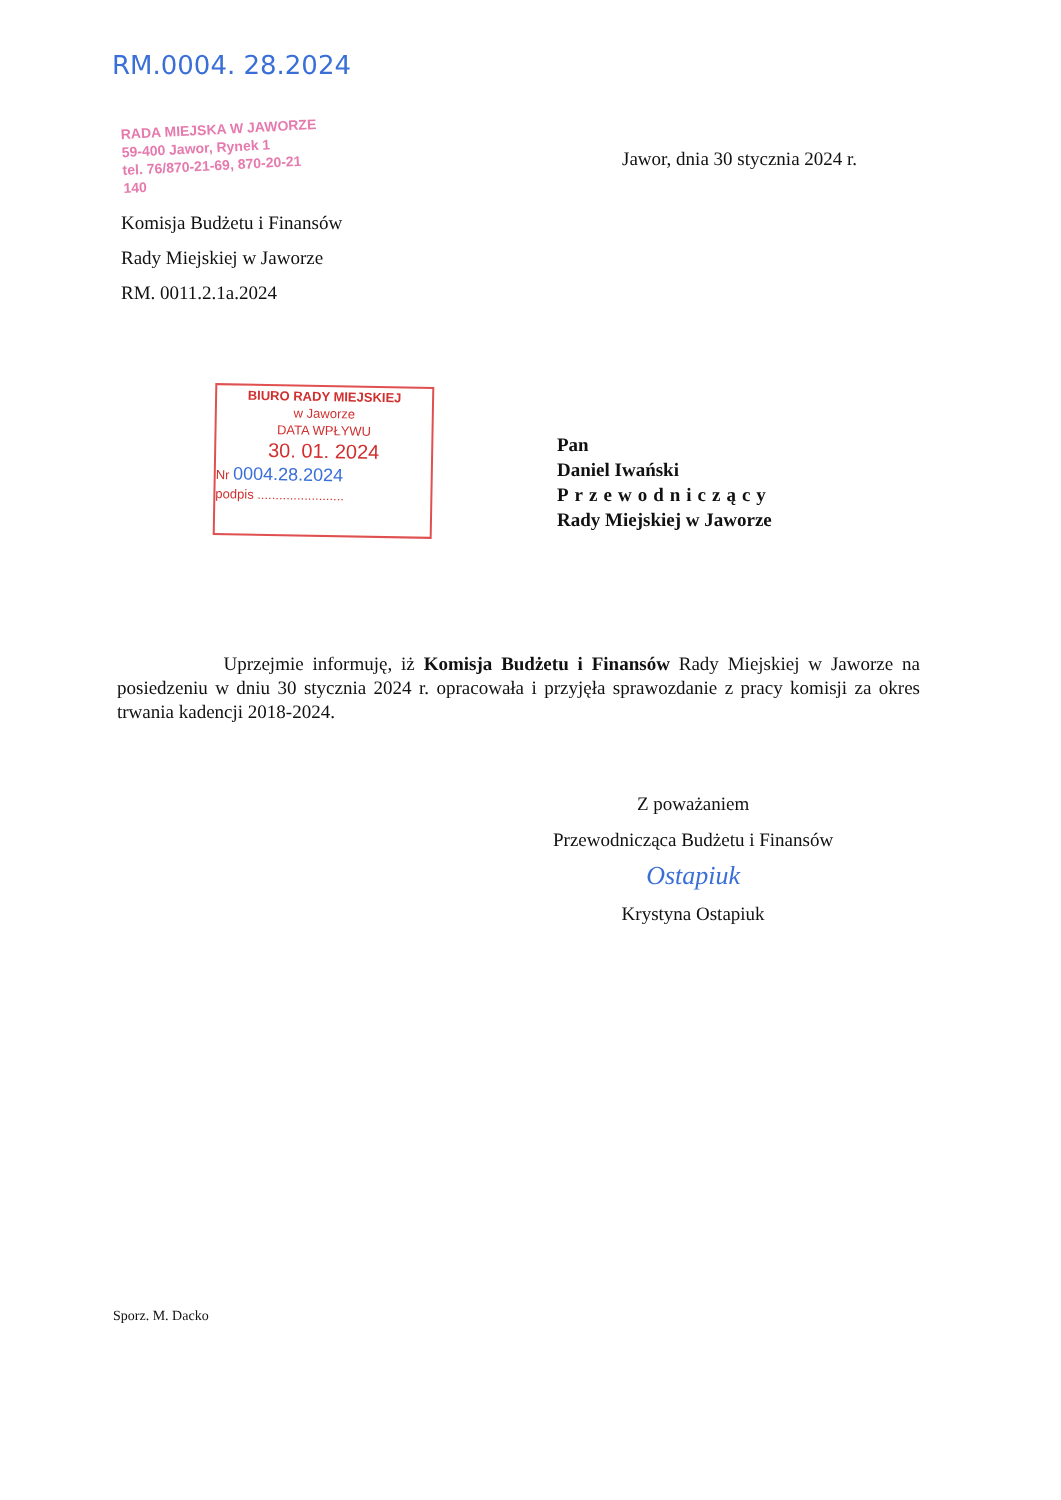RM.0004. 28.2024
RADA MIEJSKA W JAWORZE
59-400 Jawor, Rynek 1
tel. 76/870-21-69, 870-20-21
140
Jawor, dnia 30 stycznia 2024 r.
Komisja Budżetu i Finansów
Rady Miejskiej w Jaworze
RM. 0011.2.1a.2024
BIURO RADY MIEJSKIEJ
w Jaworze
DATA WPŁYWU
30. 01. 2024
Nr 0004.28.2024
podpis ........................
Pan
Daniel Iwański
Przewodniczący
Rady Miejskiej w Jaworze
Uprzejmie informuję, iż Komisja Budżetu i Finansów Rady Miejskiej w Jaworze na posiedzeniu w dniu 30 stycznia 2024 r. opracowała i przyjęła sprawozdanie z pracy komisji za okres trwania kadencji 2018-2024.
Z poważaniem
Przewodnicząca Budżetu i Finansów
Ostapiuk
Krystyna Ostapiuk
Sporz. M. Dacko